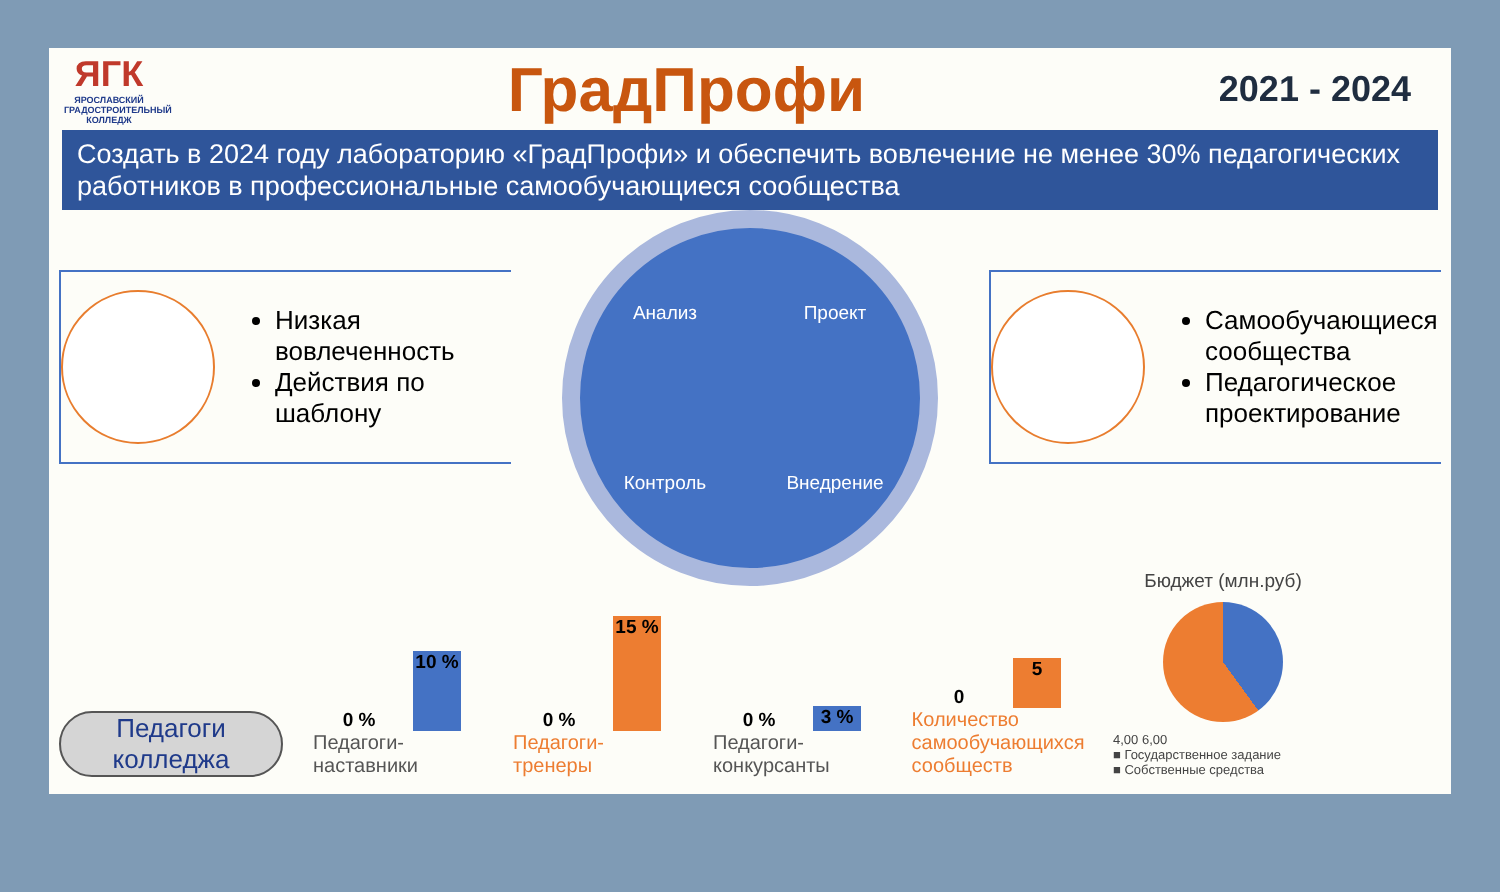ЯГК
ЯРОСЛАВСКИЙ ГРАДОСТРОИТЕЛЬНЫЙ КОЛЛЕДЖ
ГрадПрофи
2021 - 2024
Создать в 2024 году лабораторию «ГрадПрофи» и обеспечить вовлечение не менее 30% педагогических работников в профессиональные самообучающиеся сообщества
Низкая вовлеченность
Действия по шаблону
Анализ
Проект
Контроль
Внедрение
Самообучающиеся сообщества
Педагогическое проектирование
Педагоги колледжа
0 %
10 %
Педагоги-наставники
0 %
15 %
Педагоги-тренеры
0 %
3 %
Педагоги-конкурсанты
0
5
Количество самообучающихся сообществ
Бюджет (млн.руб)
4,00 6,00
■ Государственное задание
■ Собственные средства